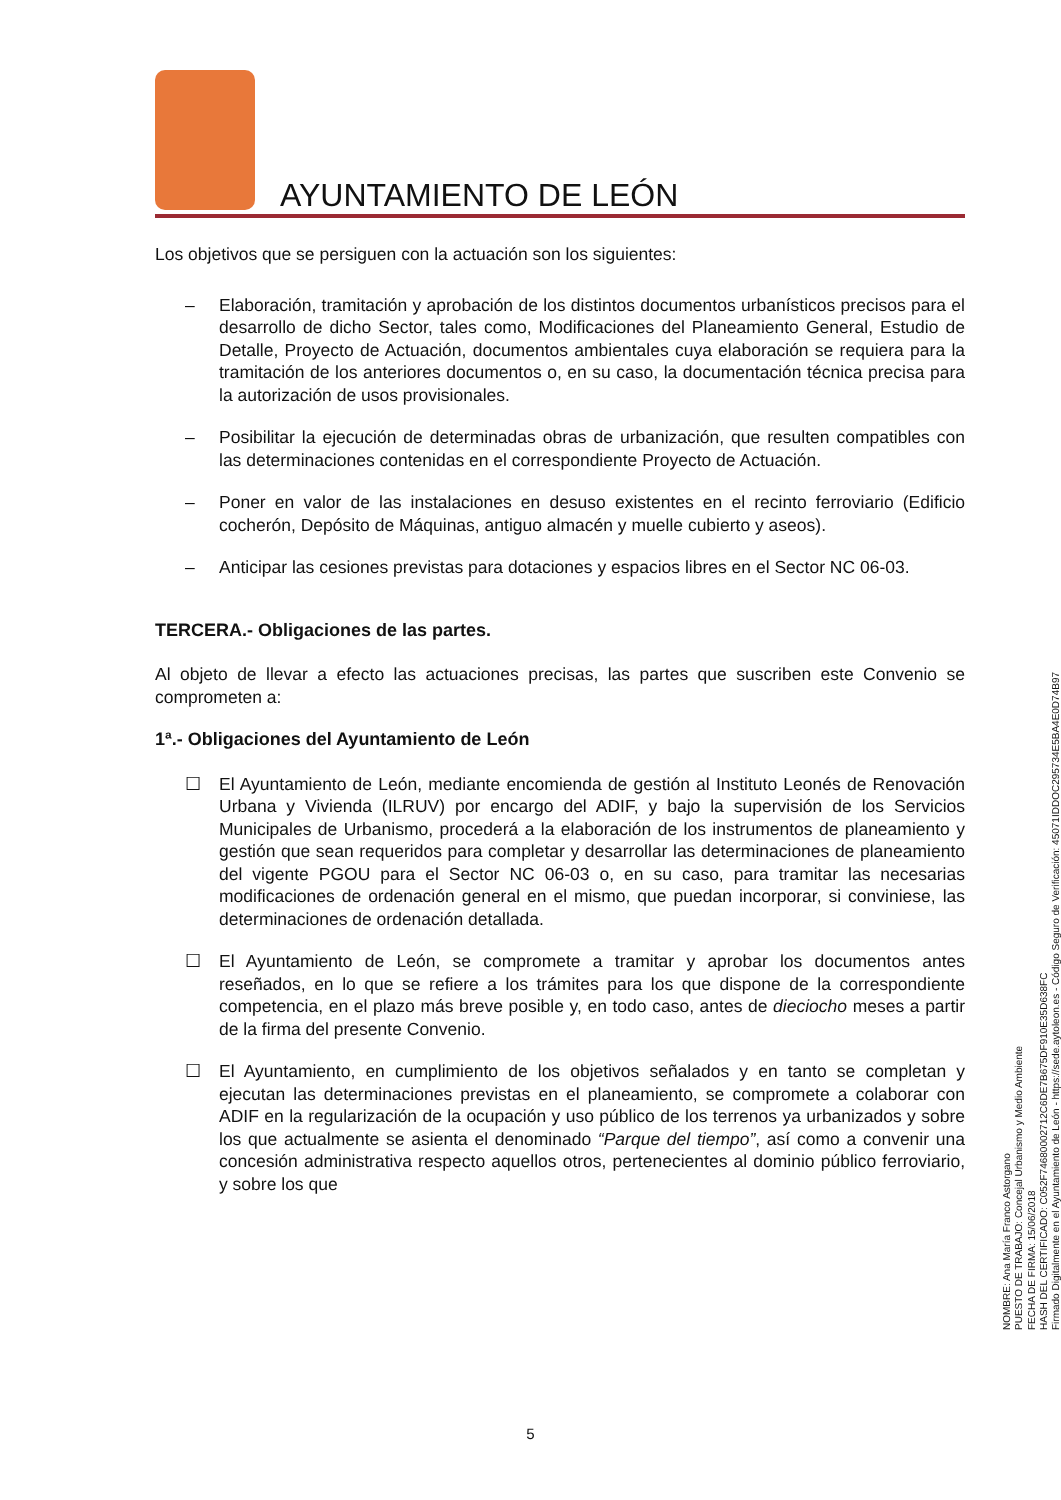AYUNTAMIENTO DE LEÓN
Los objetivos que se persiguen con la actuación son los siguientes:
– Elaboración, tramitación y aprobación de los distintos documentos urbanísticos precisos para el desarrollo de dicho Sector, tales como, Modificaciones del Planeamiento General, Estudio de Detalle, Proyecto de Actuación, documentos ambientales cuya elaboración se requiera para la tramitación de los anteriores documentos o, en su caso, la documentación técnica precisa para la autorización de usos provisionales.
– Posibilitar la ejecución de determinadas obras de urbanización, que resulten compatibles con las determinaciones contenidas en el correspondiente Proyecto de Actuación.
– Poner en valor de las instalaciones en desuso existentes en el recinto ferroviario (Edificio cocherón, Depósito de Máquinas, antiguo almacén y muelle cubierto y aseos).
– Anticipar las cesiones previstas para dotaciones y espacios libres en el Sector NC 06-03.
TERCERA.- Obligaciones de las partes.
Al objeto de llevar a efecto las actuaciones precisas, las partes que suscriben este Convenio se comprometen a:
1ª.- Obligaciones del Ayuntamiento de León
☐ El Ayuntamiento de León, mediante encomienda de gestión al Instituto Leonés de Renovación Urbana y Vivienda (ILRUV) por encargo del ADIF, y bajo la supervisión de los Servicios Municipales de Urbanismo, procederá a la elaboración de los instrumentos de planeamiento y gestión que sean requeridos para completar y desarrollar las determinaciones de planeamiento del vigente PGOU para el Sector NC 06-03 o, en su caso, para tramitar las necesarias modificaciones de ordenación general en el mismo, que puedan incorporar, si conviniese, las determinaciones de ordenación detallada.
☐ El Ayuntamiento de León, se compromete a tramitar y aprobar los documentos antes reseñados, en lo que se refiere a los trámites para los que dispone de la correspondiente competencia, en el plazo más breve posible y, en todo caso, antes de dieciocho meses a partir de la firma del presente Convenio.
☐ El Ayuntamiento, en cumplimiento de los objetivos señalados y en tanto se completan y ejecutan las determinaciones previstas en el planeamiento, se compromete a colaborar con ADIF en la regularización de la ocupación y uso público de los terrenos ya urbanizados y sobre los que actualmente se asienta el denominado “Parque del tiempo”, así como a convenir una concesión administrativa respecto aquellos otros, pertenecientes al dominio público ferroviario, y sobre los que
NOMBRE: Ana María Franco Astorgano
PUESTO DE TRABAJO: Concejal Urbanismo y Medio Ambiente
FECHA DE FIRMA: 15/06/2018
HASH DEL CERTIFICADO: C052F74680002712C6DE7B675DF910E35D638FC
Firmado Digitalmente en el Ayuntamiento de León - https://sede.aytoleon.es - Código Seguro de Verificación: 45071IDDOC295734E5BA4E0D74B97
5